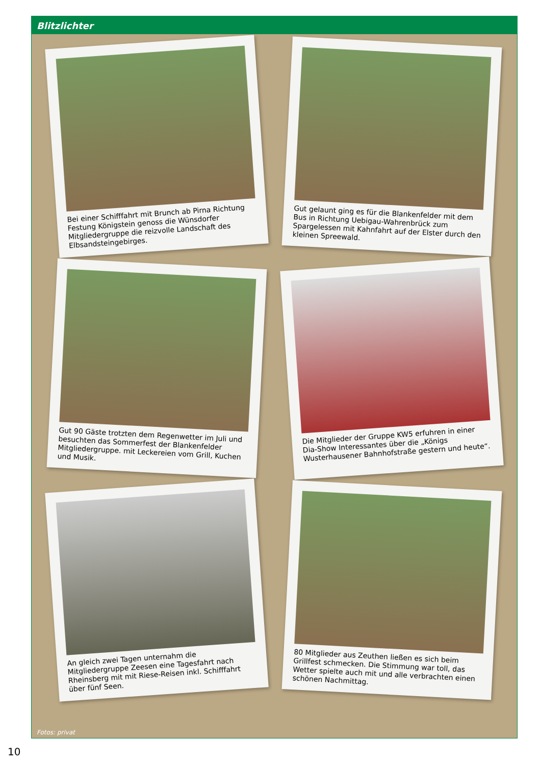Blitzlichter
Bei einer Schifffahrt mit Brunch ab Pirna Richtung Festung Königstein genoss die Wünsdorfer Mitgliedergruppe die reizvolle Landschaft des Elbsandsteingebirges.
Gut gelaunt ging es für die Blankenfelder mit dem Bus in Richtung Uebigau-Wahrenbrück zum Spargelessen mit Kahnfahrt auf der Elster durch den kleinen Spreewald.
Gut 90 Gäste trotzten dem Regenwetter im Juli und besuchten das Sommerfest der Blankenfelder Mitgliedergruppe. mit Leckereien vom Grill, Kuchen und Musik.
Die Mitglieder der Gruppe KW5 erfuhren in einer Dia-Show Interessantes über die „Königs Wusterhausener Bahnhofstraße gestern und heute“.
An gleich zwei Tagen unternahm die Mitgliedergruppe Zeesen eine Tagesfahrt nach Rheinsberg mit mit Riese-Reisen inkl. Schifffahrt über fünf Seen.
80 Mitglieder aus Zeuthen ließen es sich beim Grillfest schmecken. Die Stimmung war toll, das Wetter spielte auch mit und alle verbrachten einen schönen Nachmittag.
Fotos: privat
10